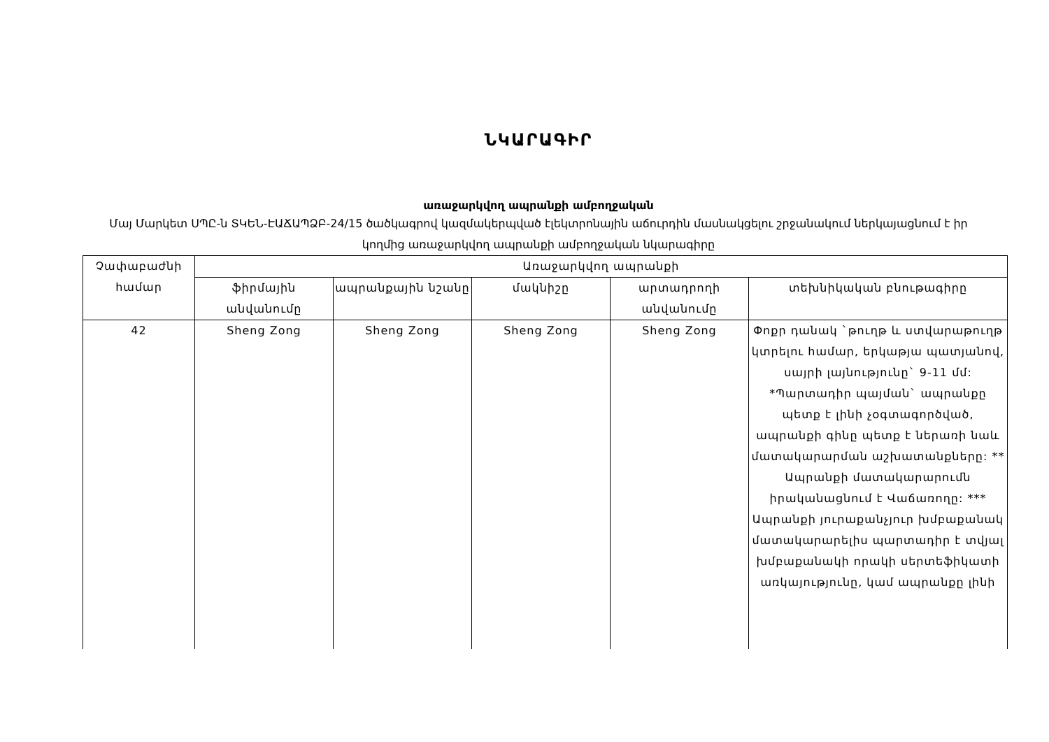ՆԿԱՐԱԳԻՐ
առաջարկվող ապրանքի ամբողջական
Մայ Մարկետ ՍՊԸ-ն ՏԿԵՆ-ԷԱՃԱՊՁԲ-24/15 ծածկագրով կազմակերպված էլեկտրոնային աճուրդին մասնակցելու շրջանակում ներկայացնում է իր կողմից առաջարկվող ապրանքի ամբողջական նկարագիրը
| Չափաբաժնի համար | Առաջարկվող ապրանքի | | | | |
| --- | --- | --- | --- | --- | --- |
| | ֆիրմային անվանումը | ապրանքային նշանը | մակնիշը | արտադրողի անվանումը | տեխնիկական բնութագիրը |
| 42 | Sheng Zong | Sheng Zong | Sheng Zong | Sheng Zong | Փոքր դանակ `թուղթ և ստվարաթուղթ կտրելու համար, երկաթյա պատյանով, սայրի լայնությունը` 9-11 մմ: *Պարտադիր պայման` ապրանքը պետք է լինի չօգտագործված, ապրանքի գինը պետք է ներառի նաև մատակարարման աշխատանքները: ** Ապրանքի մատակարարումն իրականացնում է Վաճառողը: *** Ապրանքի յուրաքանչյուր խմբաքանակ մատակարարելիս պարտադիր է տվյալ խմբաքանակի որակի սերտեֆիկատի առկայությունը, կամ ապրանքը լինի |